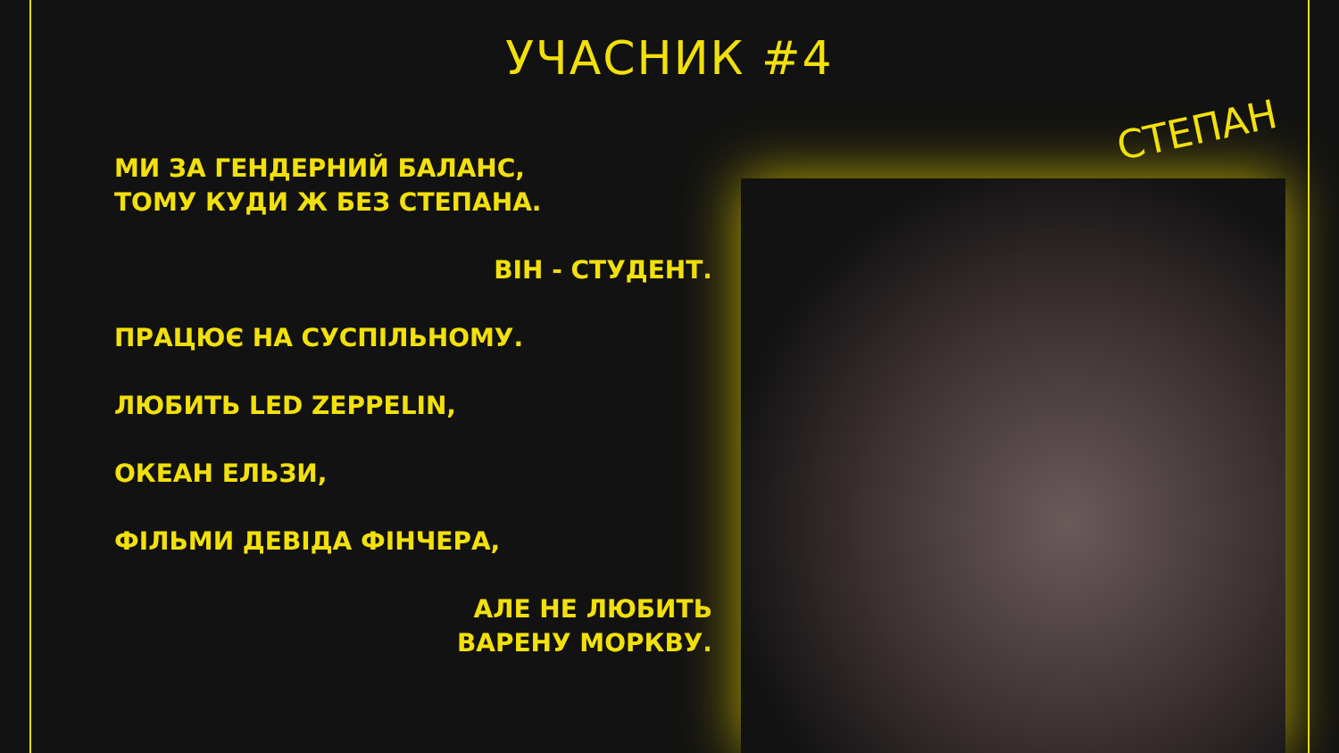УЧАСНИК #4
МИ ЗА ГЕНДЕРНИЙ БАЛАНС,
ТОМУ КУДИ Ж БЕЗ СТЕПАНА.
ВІН - СТУДЕНТ.
ПРАЦЮЄ НА СУСПІЛЬНОМУ.
ЛЮБИТЬ LED ZEPPELIN,
ОКЕАН ЕЛЬЗИ,
ФІЛЬМИ ДЕВІДА ФІНЧЕРА,
АЛЕ НЕ ЛЮБИТЬ
ВАРЕНУ МОРКВУ.
СТЕПАН